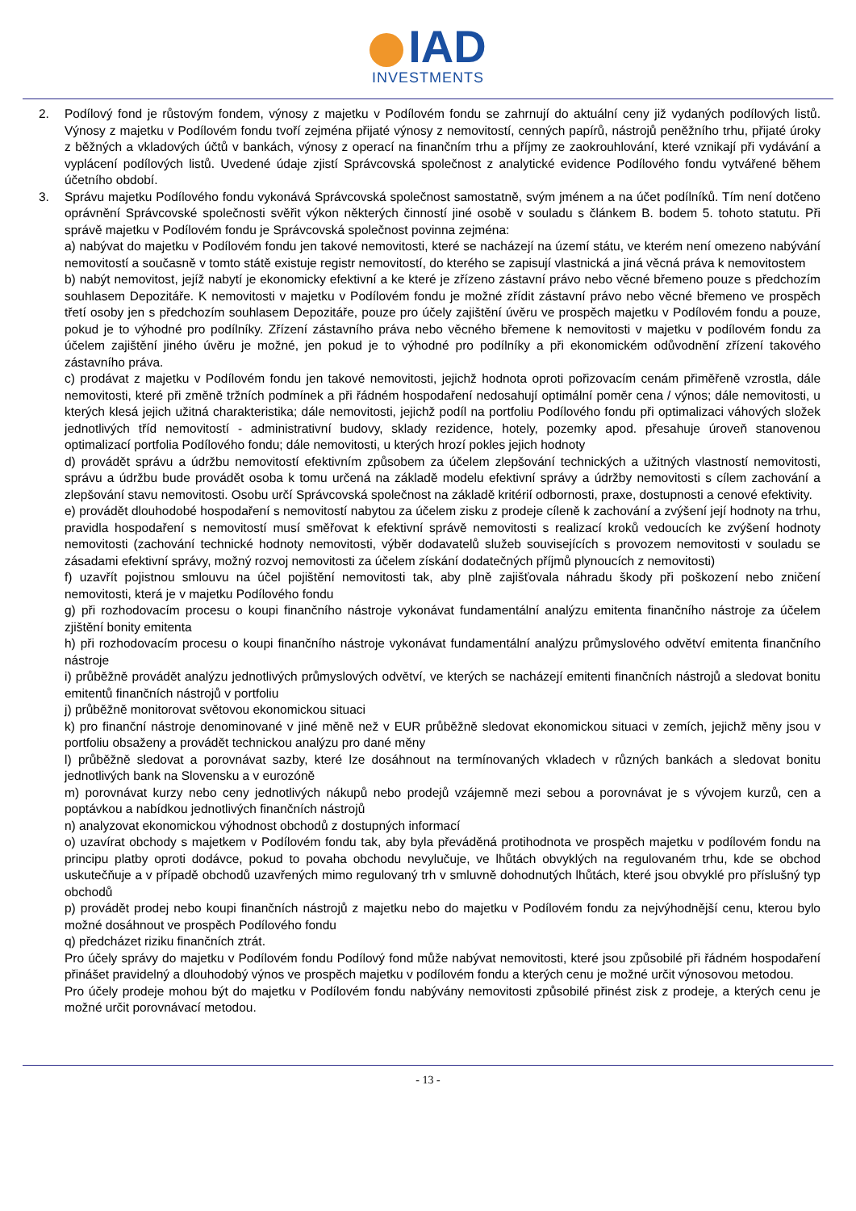IAD
INVESTMENTS
2. Podílový fond je růstovým fondem, výnosy z majetku v Podílovém fondu se zahrnují do aktuální ceny již vydaných podílových listů. Výnosy z majetku v Podílovém fondu tvoří zejména přijaté výnosy z nemovitostí, cenných papírů, nástrojů peněžního trhu, přijaté úroky z běžných a vkladových účtů v bankách, výnosy z operací na finančním trhu a příjmy ze zaokrouhlování, které vznikají při vydávání a vyplácení podílových listů. Uvedené údaje zjistí Správcovská společnost z analytické evidence Podílového fondu vytvářené během účetního období.
3. Správu majetku Podílového fondu vykonává Správcovská společnost samostatně, svým jménem a na účet podílníků. Tím není dotčeno oprávnění Správcovské společnosti svěřit výkon některých činností jiné osobě v souladu s článkem B. bodem 5. tohoto statutu. Při správě majetku v Podílovém fondu je Správcovská společnost povinna zejména:
a) nabývat do majetku v Podílovém fondu jen takové nemovitosti, které se nacházejí na území státu, ve kterém není omezeno nabývání nemovitostí a současně v tomto státě existuje registr nemovitostí, do kterého se zapisují vlastnická a jiná věcná práva k nemovitostem
b) nabýt nemovitost, jejíž nabytí je ekonomicky efektivní a ke které je zřízeno zástavní právo nebo věcné břemeno pouze s předchozím souhlasem Depozitáře. K nemovitosti v majetku v Podílovém fondu je možné zřídit zástavní právo nebo věcné břemeno ve prospěch třetí osoby jen s předchozím souhlasem Depozitáře, pouze pro účely zajištění úvěru ve prospěch majetku v Podílovém fondu a pouze, pokud je to výhodné pro podílníky. Zřízení zástavního práva nebo věcného břemene k nemovitosti v majetku v podílovém fondu za účelem zajištění jiného úvěru je možné, jen pokud je to výhodné pro podílníky a při ekonomickém odůvodnění zřízení takového zástavního práva.
c) prodávat z majetku v Podílovém fondu jen takové nemovitosti, jejichž hodnota oproti pořizovacím cenám přiměřeně vzrostla, dále nemovitosti, které při změně tržních podmínek a při řádném hospodaření nedosahují optimální poměr cena / výnos; dále nemovitosti, u kterých klesá jejich užitná charakteristika; dále nemovitosti, jejichž podíl na portfoliu Podílového fondu při optimalizaci váhových složek jednotlivých tříd nemovitostí - administrativní budovy, sklady rezidence, hotely, pozemky apod. přesahuje úroveň stanovenou optimalizací portfolia Podílového fondu; dále nemovitosti, u kterých hrozí pokles jejich hodnoty
d) provádět správu a údržbu nemovitostí efektivním způsobem za účelem zlepšování technických a užitných vlastností nemovitosti, správu a údržbu bude provádět osoba k tomu určená na základě modelu efektivní správy a údržby nemovitosti s cílem zachování a zlepšování stavu nemovitosti. Osobu určí Správcovská společnost na základě kritérií odbornosti, praxe, dostupnosti a cenové efektivity.
e) provádět dlouhodobé hospodaření s nemovitostí nabytou za účelem zisku z prodeje cíleně k zachování a zvýšení její hodnoty na trhu, pravidla hospodaření s nemovitostí musí směřovat k efektivní správě nemovitosti s realizací kroků vedoucích ke zvýšení hodnoty nemovitosti (zachování technické hodnoty nemovitosti, výběr dodavatelů služeb souvisejících s provozem nemovitosti v souladu se zásadami efektivní správy, možný rozvoj nemovitosti za účelem získání dodatečných příjmů plynoucích z nemovitosti)
f) uzavřít pojistnou smlouvu na účel pojištění nemovitosti tak, aby plně zajišťovala náhradu škody při poškození nebo zničení nemovitosti, která je v majetku Podílového fondu
g) při rozhodovacím procesu o koupi finančního nástroje vykonávat fundamentální analýzu emitenta finančního nástroje za účelem zjištění bonity emitenta
h) při rozhodovacím procesu o koupi finančního nástroje vykonávat fundamentální analýzu průmyslového odvětví emitenta finančního nástroje
i) průběžně provádět analýzu jednotlivých průmyslových odvětví, ve kterých se nacházejí emitenti finančních nástrojů a sledovat bonitu emitentů finančních nástrojů v portfoliu
j) průběžně monitorovat světovou ekonomickou situaci
k) pro finanční nástroje denominované v jiné měně než v EUR průběžně sledovat ekonomickou situaci v zemích, jejichž měny jsou v portfoliu obsaženy a provádět technickou analýzu pro dané měny
l) průběžně sledovat a porovnávat sazby, které lze dosáhnout na termínovaných vkladech v různých bankách a sledovat bonitu jednotlivých bank na Slovensku a v eurozóně
m) porovnávat kurzy nebo ceny jednotlivých nákupů nebo prodejů vzájemně mezi sebou a porovnávat je s vývojem kurzů, cen a poptávkou a nabídkou jednotlivých finančních nástrojů
n) analyzovat ekonomickou výhodnost obchodů z dostupných informací
o) uzavírat obchody s majetkem v Podílovém fondu tak, aby byla převáděná protihodnota ve prospěch majetku v podílovém fondu na principu platby oproti dodávce, pokud to povaha obchodu nevylučuje, ve lhůtách obvyklých na regulovaném trhu, kde se obchod uskutečňuje a v případě obchodů uzavřených mimo regulovaný trh v smluvně dohodnutých lhůtách, které jsou obvyklé pro příslušný typ obchodů
p) provádět prodej nebo koupi finančních nástrojů z majetku nebo do majetku v Podílovém fondu za nejvýhodnější cenu, kterou bylo možné dosáhnout ve prospěch Podílového fondu
q) předcházet riziku finančních ztrát.
Pro účely správy do majetku v Podílovém fondu Podílový fond může nabývat nemovitosti, které jsou způsobilé při řádném hospodaření přinášet pravidelný a dlouhodobý výnos ve prospěch majetku v podílovém fondu a kterých cenu je možné určit výnosovou metodou.
Pro účely prodeje mohou být do majetku v Podílovém fondu nabývány nemovitosti způsobilé přinést zisk z prodeje, a kterých cenu je možné určit porovnávací metodou.
- 13 -